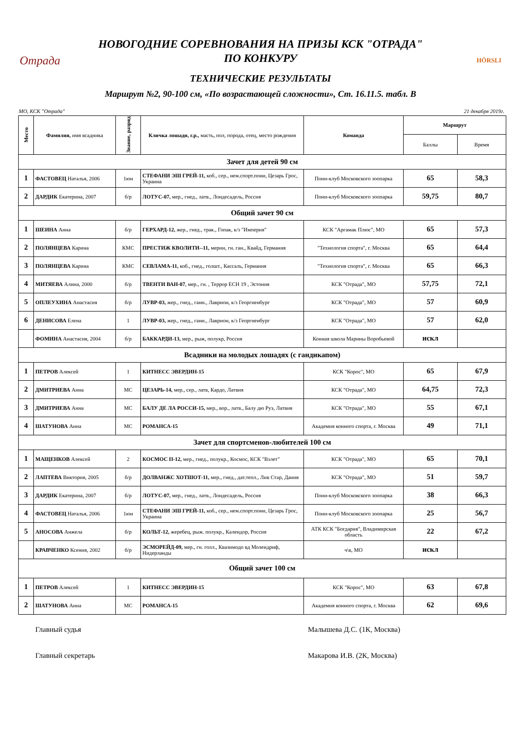Отрада
НОВОГОДНИЕ СОРЕВНОВАНИЯ НА ПРИЗЫ КСК "ОТРАДА"
ПО КОНКУРУ
ТЕХНИЧЕСКИЕ РЕЗУЛЬТАТЫ
HÖRSLI
Маршрут №2, 90-100 см, «По возрастающей сложности», Ст. 16.11.5. табл. В
МО, КСК "Отрада" 21 декабря 2019г.
| Место | Фамилия, имя всадника | Звание, разряд | Кличка лошади, г.р., масть, пол, порода, отец, место рождения | Команда | Маршрут | |
| --- | --- | --- | --- | --- | --- | --- |
| | | | | | Баллы | Время |
| Зачет для детей 90 см | | | | | | |
| 1 | ФАСТОВЕЦ Наталья, 2006 | 1юн | СТЕФАНИ ЭШ ГРЕЙ-11, коб., сер., нем.спорт.пони, Цезарь Грос, Украина | Пони-клуб Московского зоопарка | 65 | 58,3 |
| 2 | ДАРДИК Екатерина, 2007 | б/р | ЛОТУС-07, мер., гнед., латв., Лондесадель, Россия | Пони-клуб Московского зоопарка | 59,75 | 80,7 |
| Общий зачет 90 см | | | | | | |
| 1 | ШЕИНА Анна | б/р | ГЕРХАРД-12, жер., гнед., трак., Гопак, к/з "Империя" | КСК "Аргамак Плюс", МО | 65 | 57,3 |
| 2 | ПОЛЯНЦЕВА Карина | КМС | ПРЕСТИЖ КВОЛИТИ--11, мерин, гн. ган., Квайд, Германия | "Технология спорта", г. Москва | 65 | 64,4 |
| 3 | ПОЛЯНЦЕВА Карина | КМС | СЕВЛАМА-11, коб., гнед., голшт., Кассаль, Германия | "Технология спорта", г. Москва | 65 | 66,3 |
| 4 | МИТЯЕВА Алина, 2000 | б/р | ТВЕНТИ ВАН-07 , мер., гн. , Террор ЕСН 19 , Эстония | КСК "Отрада", МО | 57,75 | 72,1 |
| 5 | ОПЛЕУХИНА Анастасия | б/р | ЛУВР-03, жер., гнед., ганн., Лаврион, к/з Георгиенбург | КСК "Отрада", МО | 57 | 60,9 |
| 6 | ДЕНИСОВА Елена | 1 | ЛУВР-03, жер., гнед., ганн., Лаврион, к/з Георгиенбург | КСК "Отрада", МО | 57 | 62,0 |
| | ФОМИНА Анастасия, 2004 | б/р | БАККАРДИ-13, мер., рыж, полукр, Россия | Конная школа Марины Воробьевой | искл | |
| Всадники на молодых лошадях (с гандикапом) | | | | | | |
| 1 | ПЕТРОВ Алексей | 1 | КИТНЕСС ЭВЕРДИН-15 | КСК "Корос", МО | 65 | 67,9 |
| 2 | ДМИТРИЕВА Анна | МС | ЦЕЗАРЬ-14, мер., сер., латв, Кардо, Латвия | КСК "Отрада", МО | 64,75 | 72,3 |
| 3 | ДМИТРИЕВА Анна | МС | БАЛУ ДЕ ЛА РОССИ-15, мер., вор., латв., Балу дю Руэ, Латвия | КСК "Отрада", МО | 55 | 67,1 |
| 4 | ШАТУНОВА Анна | МС | РОМАНСА-15 | Академия конного спорта, г. Москва | 49 | 71,1 |
| Зачет для спортсменов-любителей 100 см | | | | | | |
| 1 | МАЩЕНКОВ Алексей | 2 | КОСМОС II-12, мер., гнед., полукр., Космос, КСК "Взлет" | КСК "Отрада", МО | 65 | 70,1 |
| 2 | ЛАПТЕВА Виктория, 2005 | б/р | ДОЛВАНЖС ХОТШОТ-11, мер., гнед., дат.тепл., Лив Стар, Дания | КСК "Отрада", МО | 51 | 59,7 |
| 3 | ДАРДИК Екатерина, 2007 | б/р | ЛОТУС-07, мер., гнед., латв., Лондесадель, Россия | Пони-клуб Московского зоопарка | 38 | 66,3 |
| 4 | ФАСТОВЕЦ Наталья, 2006 | 1юн | СТЕФАНИ ЭШ ГРЕЙ-11, коб., сер., нем.спорт.пони, Цезарь Грос, Украина | Пони-клуб Московского зоопарка | 25 | 56,7 |
| 5 | АНОСОВА Анжела | б/р | КОЛЬТ-12, жеребец, рыж. полукр., Календор, Россия | АТК КСК "Богдарня", Владимирская область | 22 | 67,2 |
| | КРАВЧЕНКО Ксения, 2002 | б/р | ЭСМОРЕЙД-09, мер., гн. голл., Квазимодо вд Молендриф, Нидерланды | ч\в, МО | искл | |
| Общий зачет 100 см | | | | | | |
| 1 | ПЕТРОВ Алексей | 1 | КИТНЕСС ЭВЕРДИН-15 | КСК "Корос", МО | 63 | 67,8 |
| 2 | ШАТУНОВА Анна | МС | РОМАНСА-15 | Академия конного спорта, г. Москва | 62 | 69,6 |
Главный судья Малышева Д.С. (1К, Москва)
Главный секретарь Макарова И.В. (2К, Москва)